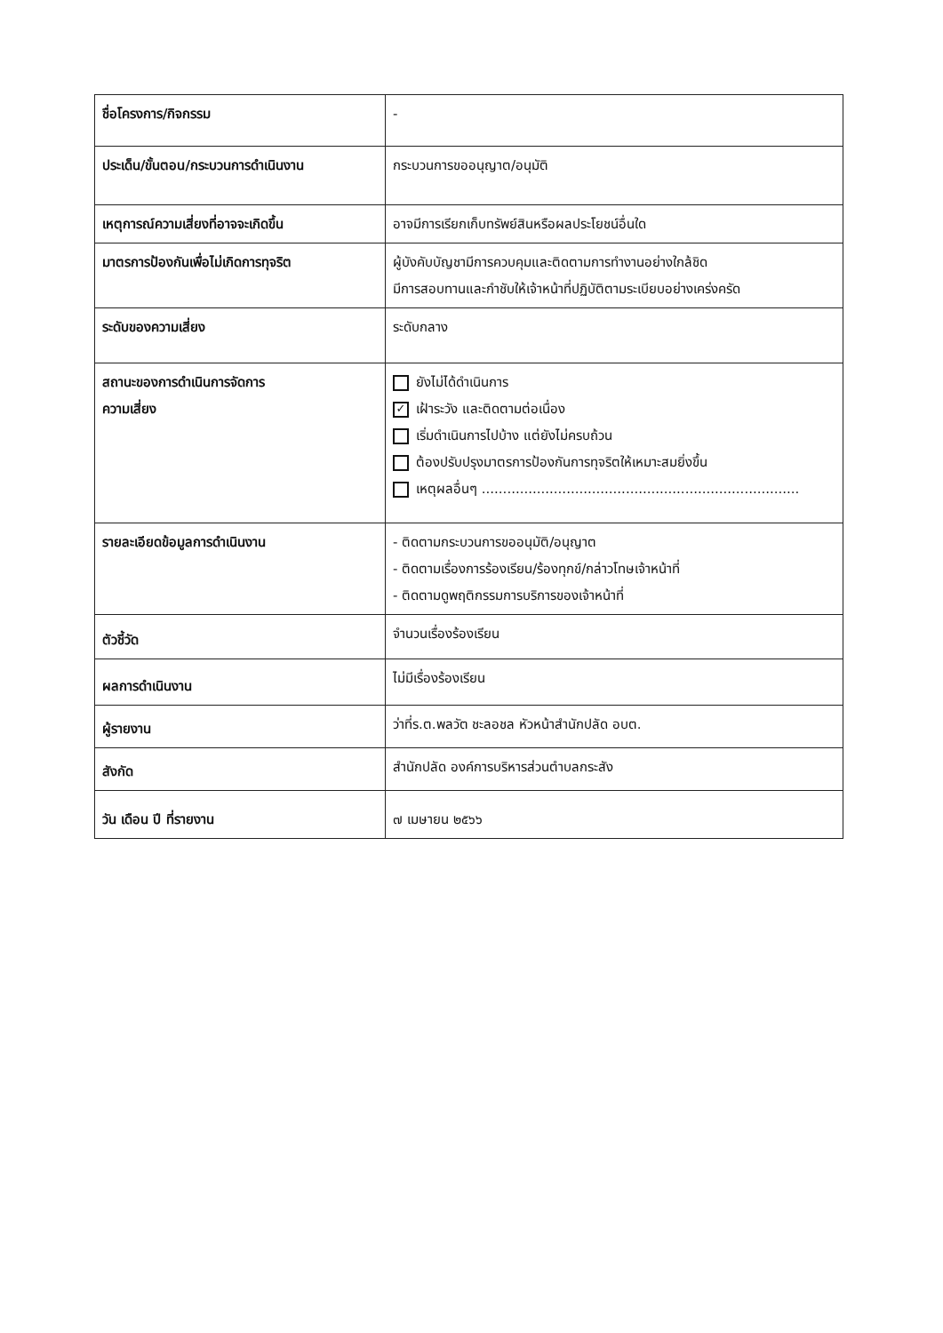| ชื่อโครงการ/กิจกรรม | - |
| ประเด็น/ขั้นตอน/กระบวนการดำเนินงาน | กระบวนการขออนุญาต/อนุมัติ |
| เหตุการณ์ความเสี่ยงที่อาจจะเกิดขึ้น | อาจมีการเรียกเก็บทรัพย์สินหรือผลประโยชน์อื่นใด |
| มาตรการป้องกันเพื่อไม่เกิดการทุจริต | ผู้บังคับบัญชามีการควบคุมและติดตามการทำงานอย่างใกล้ชิด มีการสอบทานและกำชับให้เจ้าหน้าที่ปฏิบัติตามระเบียบอย่างเคร่งครัด |
| ระดับของความเสี่ยง | ระดับกลาง |
| สถานะของการดำเนินการจัดการ ความเสี่ยง | ยังไม่ได้ดำเนินการ ✓ เฝ้าระวัง และติดตามต่อเนื่อง เริ่มดำเนินการไปบ้าง แต่ยังไม่ครบถ้วน ต้องปรับปรุงมาตรการป้องกันการทุจริตให้เหมาะสมยิ่งขึ้น เหตุผลอื่นๆ ........................................................................... |
| รายละเอียดข้อมูลการดำเนินงาน | - ติดตามกระบวนการขออนุมัติ/อนุญาต - ติดตามเรื่องการร้องเรียน/ร้องทุกข์/กล่าวโทษเจ้าหน้าที่ - ติดตามดูพฤติกรรมการบริการของเจ้าหน้าที่ |
| ตัวชี้วัด | จำนวนเรื่องร้องเรียน |
| ผลการดำเนินงาน | ไม่มีเรื่องร้องเรียน |
| ผู้รายงาน | ว่าที่ร.ต.พลวัต ชะลอชล หัวหน้าสำนักปลัด อบต. |
| สังกัด | สำนักปลัด องค์การบริหารส่วนตำบลกระสัง |
| วัน เดือน ปี ที่รายงาน | ๗ เมษายน ๒๕๖๖ |